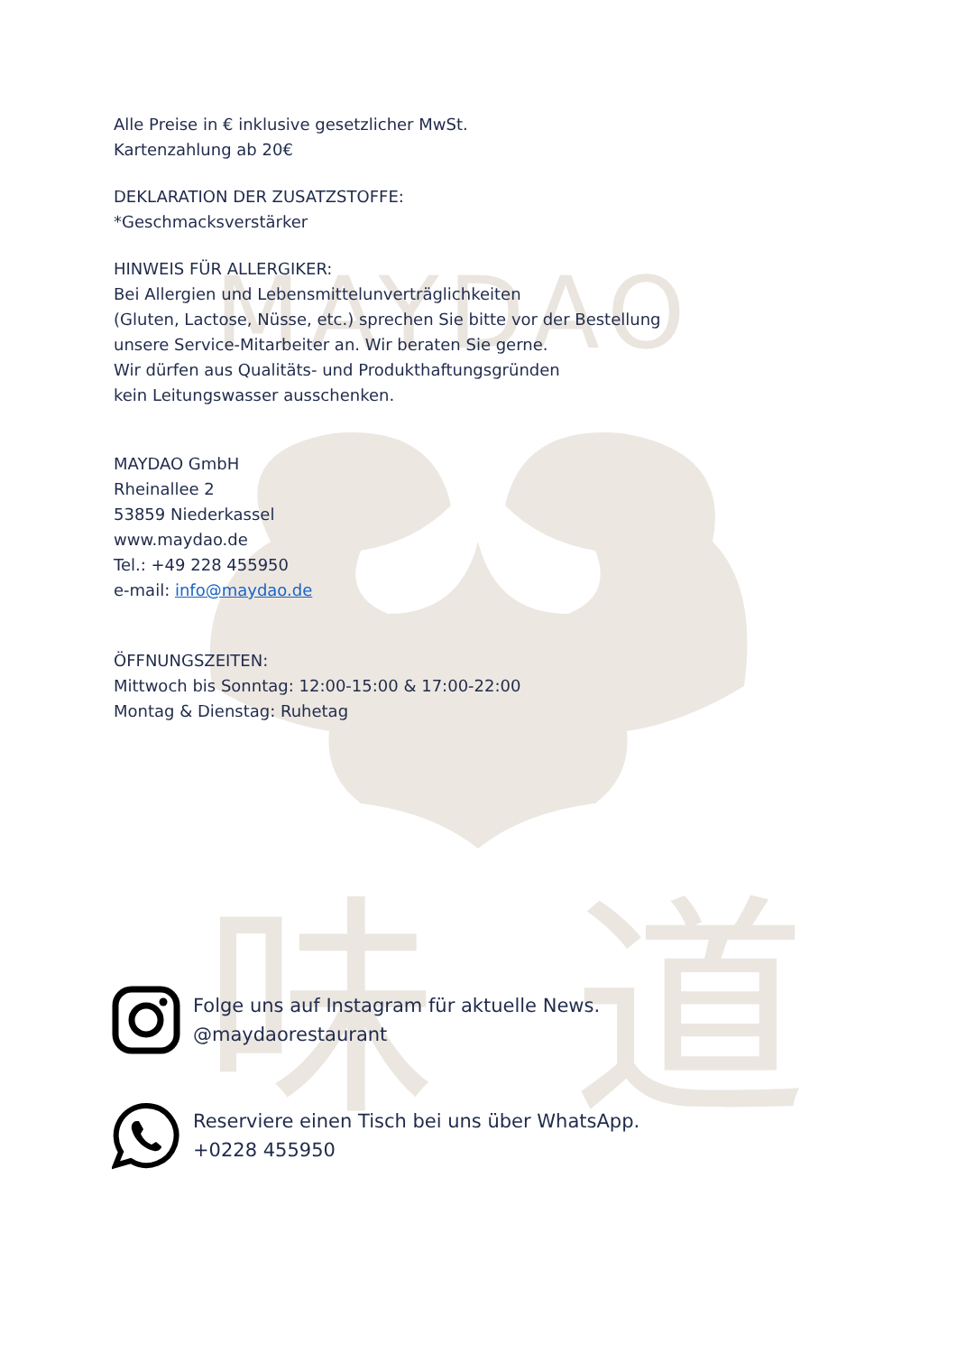MAYDAO
味
道
Alle Preise in € inklusive gesetzlicher MwSt.
Kartenzahlung ab 20€
DEKLARATION DER ZUSATZSTOFFE:
*Geschmacksverstärker
HINWEIS FÜR ALLERGIKER:
Bei Allergien und Lebensmittelunverträglichkeiten
(Gluten, Lactose, Nüsse, etc.) sprechen Sie bitte vor der Bestellung
unsere Service-Mitarbeiter an. Wir beraten Sie gerne.
Wir dürfen aus Qualitäts- und Produkthaftungsgründen
kein Leitungswasser ausschenken.
MAYDAO GmbH
Rheinallee 2
53859 Niederkassel
www.maydao.de
Tel.: +49 228 455950
e-mail: info@maydao.de
ÖFFNUNGSZEITEN:
Mittwoch bis Sonntag: 12:00-15:00 & 17:00-22:00
Montag & Dienstag: Ruhetag
Folge uns auf Instagram für aktuelle News.
@maydaorestaurant
Reserviere einen Tisch bei uns über WhatsApp.
+0228 455950